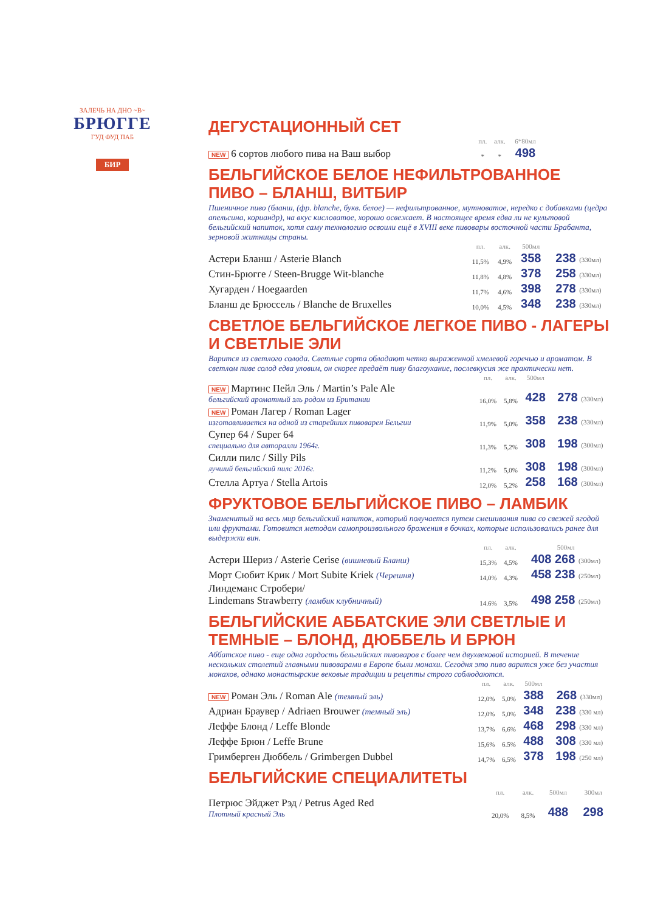ЗАЛЕЧЬ НА ДНО ~В~
БРЮГГЕ
ГУД ФУД ПАБ
БИР
ДЕГУСТАЦИОННЫЙ СЕТ
| | пл. | алк. | 6*80мл | |
| --- | --- | --- | --- | --- |
| NEW 6 сортов любого пива на Ваш выбор | * | * | 498 | |
БЕЛЬГИЙСКОЕ БЕЛОЕ НЕФИЛЬТРОВАННОЕ ПИВО – БЛАНШ, ВИТБИР
Пшеничное пиво (бланш, (фр. blanche, букв. белое) — нефильтрованное, мутноватое, нередко с добавками (цедра апельсина, кориандр), на вкус кисловатое, хорошо освежает. В настоящее время едва ли не культовой бельгийский напиток, хотя саму технологию освоили ещё в XVIII веке пивовары восточной части Брабанта, зерновой житницы страны.
| | пл. | алк. | 500мл | |
| --- | --- | --- | --- | --- |
| Астери Бланш / Asterie Blanch | 11,5% | 4,9% | 358 | 238 (330мл) |
| Стин-Брюгге / Steen-Brugge Wit-blanche | 11,8% | 4,8% | 378 | 258 (330мл) |
| Хугарден / Hoegaarden | 11,7% | 4,6% | 398 | 278 (330мл) |
| Бланш де Брюссель / Blanche de Bruxelles | 10,0% | 4,5% | 348 | 238 (330мл) |
СВЕТЛОЕ БЕЛЬГИЙСКОЕ ЛЕГКОЕ ПИВО - ЛАГЕРЫ И СВЕТЛЫЕ ЭЛИ
Варится из светлого солода. Светлые сорта обладают четко выраженной хмелевой горечью и ароматом. В светлом пиве солод едва уловим, он скорее предаёт пиву благоухание, послевкусия же практически нет.
| | пл. | алк. | 500мл | |
| --- | --- | --- | --- | --- |
| NEW Мартинс Пейл Эль / Martin’s Pale Ale бельгийский ароматный эль родом из Британии | 16,0% | 5,8% | 428 | 278 (330мл) |
| NEW Роман Лагер / Roman Lager изготавливается на одной из старейших пивоварен Бельгии | 11,9% | 5,0% | 358 | 238 (330мл) |
| Супер 64 / Super 64 специально для авторалли 1964г. | 11,3% | 5,2% | 308 | 198 (300мл) |
| Силли пилс / Silly Pils лучший бельгийский пилс 2016г. | 11,2% | 5,0% | 308 | 198 (300мл) |
| Стелла Артуа / Stella Artois | 12,0% | 5,2% | 258 | 168 (300мл) |
ФРУКТОВОЕ БЕЛЬГИЙСКОЕ ПИВО – ЛАМБИК
Знаменитый на весь мир бельгийский напиток, который получается путем смешивания пива со свежей ягодой или фруктами. Готовится методом самопроизвольного брожения в бочках, которые использовались ранее для выдержки вин.
| | пл. | алк. | 500мл |
| --- | --- | --- | --- |
| Астери Шериз / Asterie Cerise (вишневый Бланш) | 15,3% | 4,5% | 408 268 (300мл) |
| Морт Сюбит Крик / Mort Subite Kriek (Черешня) | 14,0% | 4,3% | 458 238 (250мл) |
| Линдеманс Стробери/ Lindemans Strawberry (ламбик клубничный) | 14.6% | 3,5% | 498 258 (250мл) |
БЕЛЬГИЙСКИЕ АББАТСКИЕ ЭЛИ СВЕТЛЫЕ И ТЕМНЫЕ – БЛОНД, ДЮББЕЛЬ И БРЮН
Аббатское пиво - еще одна гордость бельгийских пивоваров с более чем двухвековой историей. В течение нескольких столетий главными пивоварами в Европе были монахи. Сегодня это пиво варится уже без участия монахов, однако монастырские вековые традиции и рецепты строго соблюдаются.
| | пл. | алк. | 500мл | |
| --- | --- | --- | --- | --- |
| NEW Роман Эль / Roman Ale (темный эль) | 12,0% | 5,0% | 388 | 268 (330мл) |
| Адриан Браувер / Adriaen Brouwer (темный эль) | 12,0% | 5,0% | 348 | 238 (330 мл) |
| Леффе Блонд / Leffe Blonde | 13,7% | 6,6% | 468 | 298 (330 мл) |
| Леффе Брюн / Leffe Brune | 15,6% | 6.5% | 488 | 308 (330 мл) |
| Гримберген Дюббель / Grimbergen Dubbel | 14,7% | 6,5% | 378 | 198 (250 мл) |
БЕЛЬГИЙСКИЕ СПЕЦИАЛИТЕТЫ
| | пл. | алк. | 500мл | 300мл |
| --- | --- | --- | --- | --- |
| Петрюс Эйджет Рэд / Petrus Aged Red Плотный красный Эль | 20,0% | 8,5% | 488 | 298 |